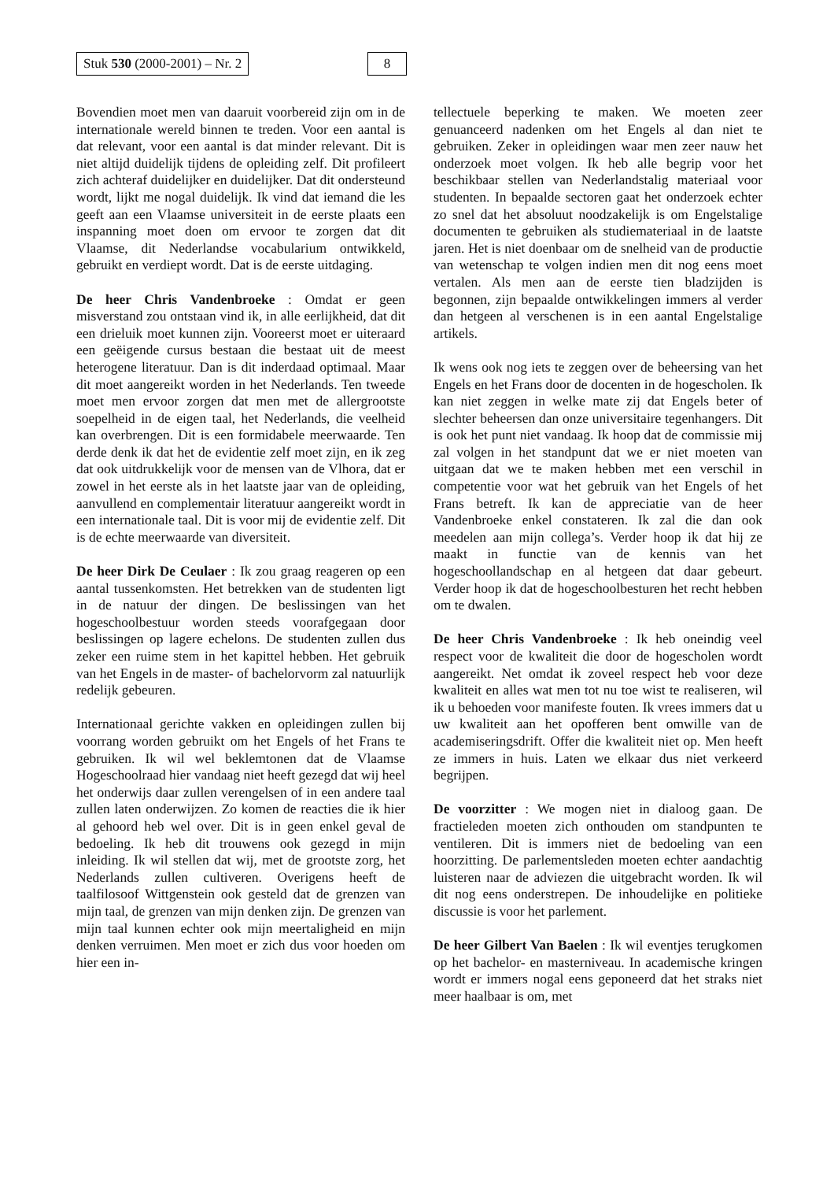Stuk 530 (2000-2001) – Nr. 2 8
Bovendien moet men van daaruit voorbereid zijn om in de internationale wereld binnen te treden. Voor een aantal is dat relevant, voor een aantal is dat minder relevant. Dit is niet altijd duidelijk tijdens de opleiding zelf. Dit profileert zich achteraf duidelijker en duidelijker. Dat dit ondersteund wordt, lijkt me nogal duidelijk. Ik vind dat iemand die les geeft aan een Vlaamse universiteit in de eerste plaats een inspanning moet doen om ervoor te zorgen dat dit Vlaamse, dit Nederlandse vocabularium ontwikkeld, gebruikt en verdiept wordt. Dat is de eerste uitdaging.
De heer Chris Vandenbroeke : Omdat er geen misverstand zou ontstaan vind ik, in alle eerlijkheid, dat dit een drieluik moet kunnen zijn. Vooreerst moet er uiteraard een geëigende cursus bestaan die bestaat uit de meest heterogene literatuur. Dan is dit inderdaad optimaal. Maar dit moet aangereikt worden in het Nederlands. Ten tweede moet men ervoor zorgen dat men met de allergrootste soepelheid in de eigen taal, het Nederlands, die veelheid kan overbrengen. Dit is een formidabele meerwaarde. Ten derde denk ik dat het de evidentie zelf moet zijn, en ik zeg dat ook uitdrukkelijk voor de mensen van de Vlhora, dat er zowel in het eerste als in het laatste jaar van de opleiding, aanvullend en complementair literatuur aangereikt wordt in een internationale taal. Dit is voor mij de evidentie zelf. Dit is de echte meerwaarde van diversiteit.
De heer Dirk De Ceulaer : Ik zou graag reageren op een aantal tussenkomsten. Het betrekken van de studenten ligt in de natuur der dingen. De beslissingen van het hogeschoolbestuur worden steeds voorafgegaan door beslissingen op lagere echelons. De studenten zullen dus zeker een ruime stem in het kapittel hebben. Het gebruik van het Engels in de master- of bachelorvorm zal natuurlijk redelijk gebeuren.
Internationaal gerichte vakken en opleidingen zullen bij voorrang worden gebruikt om het Engels of het Frans te gebruiken. Ik wil wel beklemtonen dat de Vlaamse Hogeschoolraad hier vandaag niet heeft gezegd dat wij heel het onderwijs daar zullen verengelsen of in een andere taal zullen laten onderwijzen. Zo komen de reacties die ik hier al gehoord heb wel over. Dit is in geen enkel geval de bedoeling. Ik heb dit trouwens ook gezegd in mijn inleiding. Ik wil stellen dat wij, met de grootste zorg, het Nederlands zullen cultiveren. Overigens heeft de taalfilosoof Wittgenstein ook gesteld dat de grenzen van mijn taal, de grenzen van mijn denken zijn. De grenzen van mijn taal kunnen echter ook mijn meertaligheid en mijn denken verruimen. Men moet er zich dus voor hoeden om hier een in-
tellectuele beperking te maken. We moeten zeer genuanceerd nadenken om het Engels al dan niet te gebruiken. Zeker in opleidingen waar men zeer nauw het onderzoek moet volgen. Ik heb alle begrip voor het beschikbaar stellen van Nederlandstalig materiaal voor studenten. In bepaalde sectoren gaat het onderzoek echter zo snel dat het absoluut noodzakelijk is om Engelstalige documenten te gebruiken als studiemateriaal in de laatste jaren. Het is niet doenbaar om de snelheid van de productie van wetenschap te volgen indien men dit nog eens moet vertalen. Als men aan de eerste tien bladzijden is begonnen, zijn bepaalde ontwikkelingen immers al verder dan hetgeen al verschenen is in een aantal Engelstalige artikels.
Ik wens ook nog iets te zeggen over de beheersing van het Engels en het Frans door de docenten in de hogescholen. Ik kan niet zeggen in welke mate zij dat Engels beter of slechter beheersen dan onze universitaire tegenhangers. Dit is ook het punt niet vandaag. Ik hoop dat de commissie mij zal volgen in het standpunt dat we er niet moeten van uitgaan dat we te maken hebben met een verschil in competentie voor wat het gebruik van het Engels of het Frans betreft. Ik kan de appreciatie van de heer Vandenbroeke enkel constateren. Ik zal die dan ook meedelen aan mijn collega’s. Verder hoop ik dat hij ze maakt in functie van de kennis van het hogeschoollandschap en al hetgeen dat daar gebeurt. Verder hoop ik dat de hogeschoolbesturen het recht hebben om te dwalen.
De heer Chris Vandenbroeke : Ik heb oneindig veel respect voor de kwaliteit die door de hogescholen wordt aangereikt. Net omdat ik zoveel respect heb voor deze kwaliteit en alles wat men tot nu toe wist te realiseren, wil ik u behoeden voor manifeste fouten. Ik vrees immers dat u uw kwaliteit aan het opofferen bent omwille van de academiseringsdrift. Offer die kwaliteit niet op. Men heeft ze immers in huis. Laten we elkaar dus niet verkeerd begrijpen.
De voorzitter : We mogen niet in dialoog gaan. De fractieleden moeten zich onthouden om standpunten te ventileren. Dit is immers niet de bedoeling van een hoorzitting. De parlementsleden moeten echter aandachtig luisteren naar de adviezen die uitgebracht worden. Ik wil dit nog eens onderstrepen. De inhoudelijke en politieke discussie is voor het parlement.
De heer Gilbert Van Baelen : Ik wil eventjes terugkomen op het bachelor- en masterniveau. In academische kringen wordt er immers nogal eens geponeerd dat het straks niet meer haalbaar is om, met